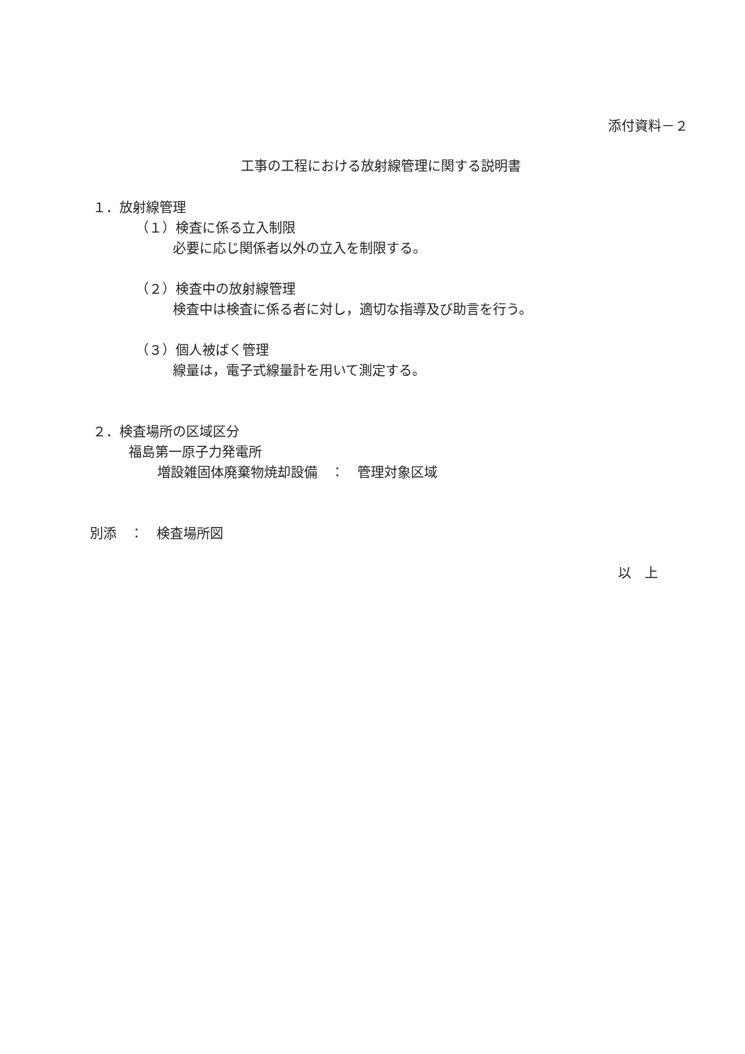添付資料－２
工事の工程における放射線管理に関する説明書
１．放射線管理
（１）検査に係る立入制限
必要に応じ関係者以外の立入を制限する。
（２）検査中の放射線管理
検査中は検査に係る者に対し，適切な指導及び助言を行う。
（３）個人被ばく管理
線量は，電子式線量計を用いて測定する。
２．検査場所の区域区分
福島第一原子力発電所
増設雑固体廃棄物焼却設備　：　管理対象区域
別添　：　検査場所図
以　上